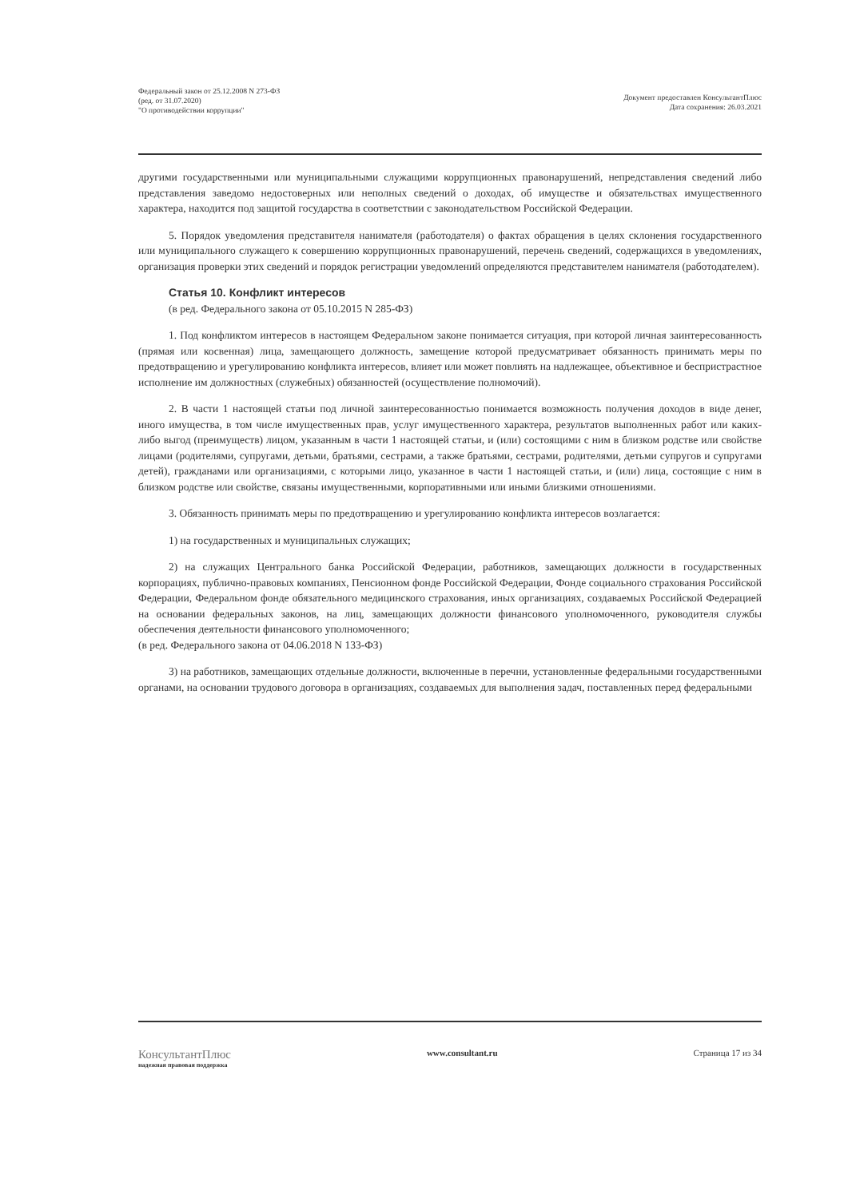Федеральный закон от 25.12.2008 N 273-ФЗ
(ред. от 31.07.2020)
"О противодействии коррупции"
Документ предоставлен КонсультантПлюс
Дата сохранения: 26.03.2021
другими государственными или муниципальными служащими коррупционных правонарушений, непредставления сведений либо представления заведомо недостоверных или неполных сведений о доходах, об имуществе и обязательствах имущественного характера, находится под защитой государства в соответствии с законодательством Российской Федерации.
5. Порядок уведомления представителя нанимателя (работодателя) о фактах обращения в целях склонения государственного или муниципального служащего к совершению коррупционных правонарушений, перечень сведений, содержащихся в уведомлениях, организация проверки этих сведений и порядок регистрации уведомлений определяются представителем нанимателя (работодателем).
Статья 10. Конфликт интересов
(в ред. Федерального закона от 05.10.2015 N 285-ФЗ)
1. Под конфликтом интересов в настоящем Федеральном законе понимается ситуация, при которой личная заинтересованность (прямая или косвенная) лица, замещающего должность, замещение которой предусматривает обязанность принимать меры по предотвращению и урегулированию конфликта интересов, влияет или может повлиять на надлежащее, объективное и беспристрастное исполнение им должностных (служебных) обязанностей (осуществление полномочий).
2. В части 1 настоящей статьи под личной заинтересованностью понимается возможность получения доходов в виде денег, иного имущества, в том числе имущественных прав, услуг имущественного характера, результатов выполненных работ или каких-либо выгод (преимуществ) лицом, указанным в части 1 настоящей статьи, и (или) состоящими с ним в близком родстве или свойстве лицами (родителями, супругами, детьми, братьями, сестрами, а также братьями, сестрами, родителями, детьми супругов и супругами детей), гражданами или организациями, с которыми лицо, указанное в части 1 настоящей статьи, и (или) лица, состоящие с ним в близком родстве или свойстве, связаны имущественными, корпоративными или иными близкими отношениями.
3. Обязанность принимать меры по предотвращению и урегулированию конфликта интересов возлагается:
1) на государственных и муниципальных служащих;
2) на служащих Центрального банка Российской Федерации, работников, замещающих должности в государственных корпорациях, публично-правовых компаниях, Пенсионном фонде Российской Федерации, Фонде социального страхования Российской Федерации, Федеральном фонде обязательного медицинского страхования, иных организациях, создаваемых Российской Федерацией на основании федеральных законов, на лиц, замещающих должности финансового уполномоченного, руководителя службы обеспечения деятельности финансового уполномоченного;
(в ред. Федерального закона от 04.06.2018 N 133-ФЗ)
3) на работников, замещающих отдельные должности, включенные в перечни, установленные федеральными государственными органами, на основании трудового договора в организациях, создаваемых для выполнения задач, поставленных перед федеральными
КонсультантПлюс
надежная правовая поддержка
www.consultant.ru Страница 17 из 34